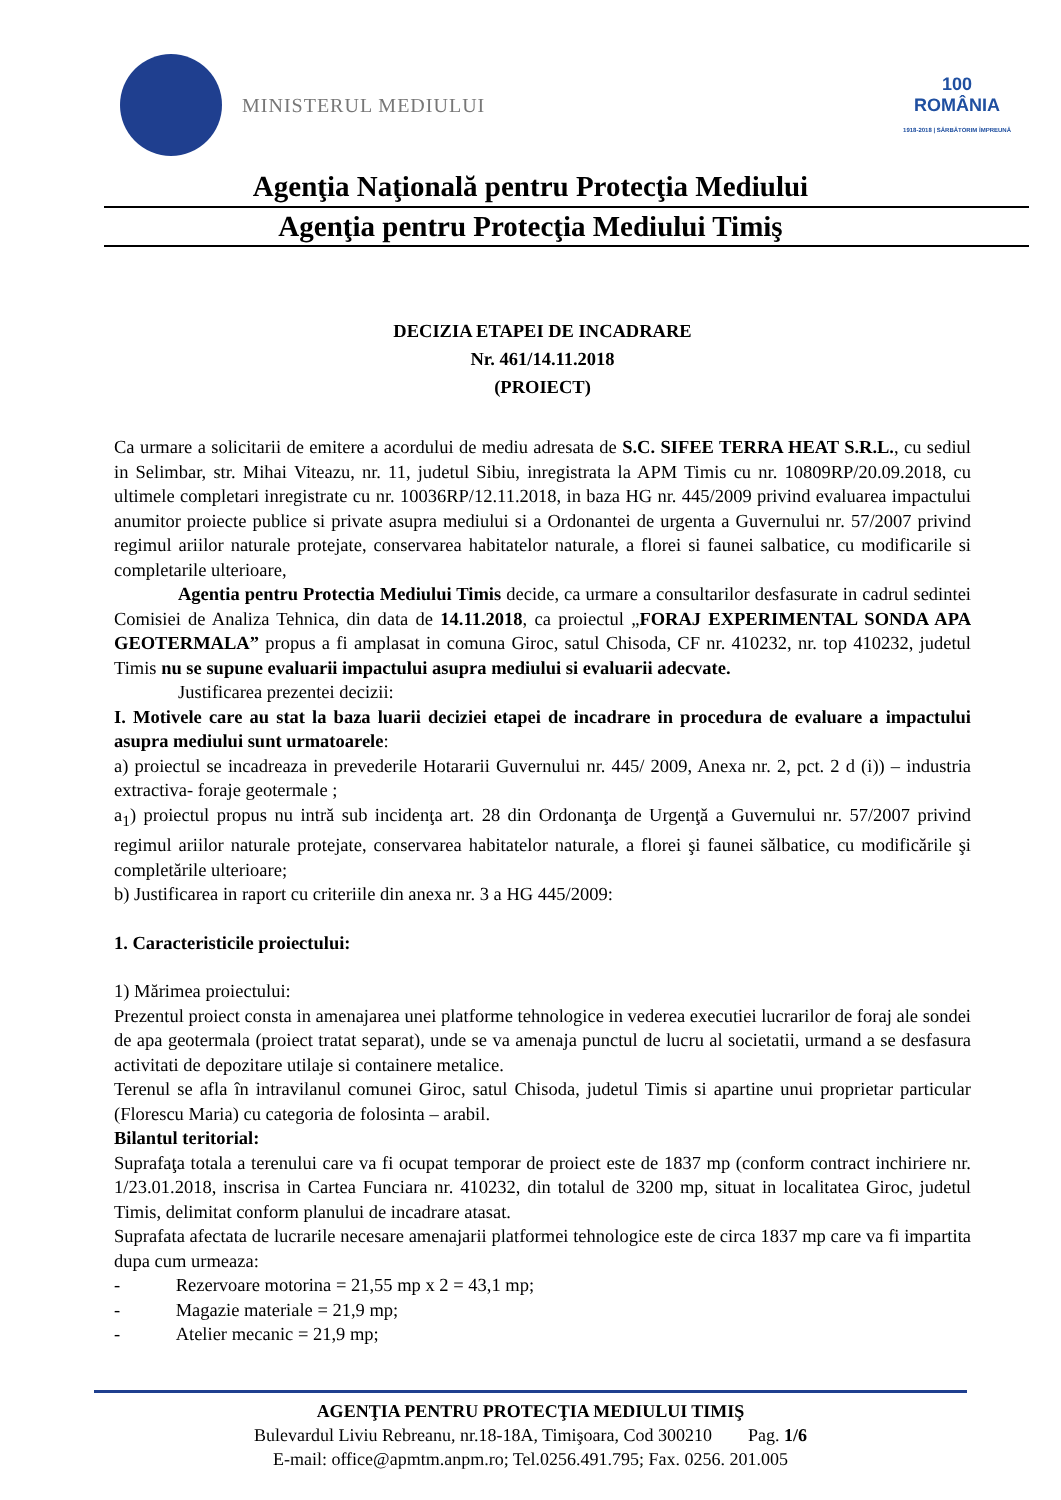MINISTERUL MEDIULUI
100
ROMÂNIA
1918-2018 | SĂRBĂTORIM ÎMPREUNĂ
Agenţia Naţională pentru Protecţia Mediului
Agenţia pentru Protecţia Mediului Timiş
DECIZIA ETAPEI DE INCADRARE
Nr. 461/14.11.2018
(PROIECT)
Ca urmare a solicitarii de emitere a acordului de mediu adresata de S.C. SIFEE TERRA HEAT S.R.L., cu sediul in Selimbar, str. Mihai Viteazu, nr. 11, judetul Sibiu, inregistrata la APM Timis cu nr. 10809RP/20.09.2018, cu ultimele completari inregistrate cu nr. 10036RP/12.11.2018, in baza HG nr. 445/2009 privind evaluarea impactului anumitor proiecte publice si private asupra mediului si a Ordonantei de urgenta a Guvernului nr. 57/2007 privind regimul ariilor naturale protejate, conservarea habitatelor naturale, a florei si faunei salbatice, cu modificarile si completarile ulterioare,
Agentia pentru Protectia Mediului Timis decide, ca urmare a consultarilor desfasurate in cadrul sedintei Comisiei de Analiza Tehnica, din data de 14.11.2018, ca proiectul „FORAJ EXPERIMENTAL SONDA APA GEOTERMALA” propus a fi amplasat in comuna Giroc, satul Chisoda, CF nr. 410232, nr. top 410232, judetul Timis nu se supune evaluarii impactului asupra mediului si evaluarii adecvate.
Justificarea prezentei decizii:
I. Motivele care au stat la baza luarii deciziei etapei de incadrare in procedura de evaluare a impactului asupra mediului sunt urmatoarele:
a) proiectul se incadreaza in prevederile Hotararii Guvernului nr. 445/ 2009, Anexa nr. 2, pct. 2 d (i)) – industria extractiva- foraje geotermale ;
a<sub>1</sub>) proiectul propus nu intră sub incidenţa art. 28 din Ordonanţa de Urgenţă a Guvernului nr. 57/2007 privind regimul ariilor naturale protejate, conservarea habitatelor naturale, a florei şi faunei sălbatice, cu modificările şi completările ulterioare;
b) Justificarea in raport cu criteriile din anexa nr. 3 a HG 445/2009:
1. Caracteristicile proiectului:
1) Mărimea proiectului:
Prezentul proiect consta in amenajarea unei platforme tehnologice in vederea executiei lucrarilor de foraj ale sondei de apa geotermala (proiect tratat separat), unde se va amenaja punctul de lucru al societatii, urmand a se desfasura activitati de depozitare utilaje si containere metalice.
Terenul se afla în intravilanul comunei Giroc, satul Chisoda, judetul Timis si apartine unui proprietar particular (Florescu Maria) cu categoria de folosinta – arabil.
Bilantul teritorial:
Suprafaţa totala a terenului care va fi ocupat temporar de proiect este de 1837 mp (conform contract inchiriere nr. 1/23.01.2018, inscrisa in Cartea Funciara nr. 410232, din totalul de 3200 mp, situat in localitatea Giroc, judetul Timis, delimitat conform planului de incadrare atasat.
Suprafata afectata de lucrarile necesare amenajarii platformei tehnologice este de circa 1837 mp care va fi impartita dupa cum urmeaza:
- Rezervoare motorina = 21,55 mp x 2 = 43,1 mp;
- Magazie materiale = 21,9 mp;
- Atelier mecanic = 21,9 mp;
AGENŢIA PENTRU PROTECŢIA MEDIULUI TIMIŞ
Bulevardul Liviu Rebreanu, nr.18-18A, Timişoara, Cod 300210 Pag. 1/6
E-mail: office@apmtm.anpm.ro; Tel.0256.491.795; Fax. 0256. 201.005